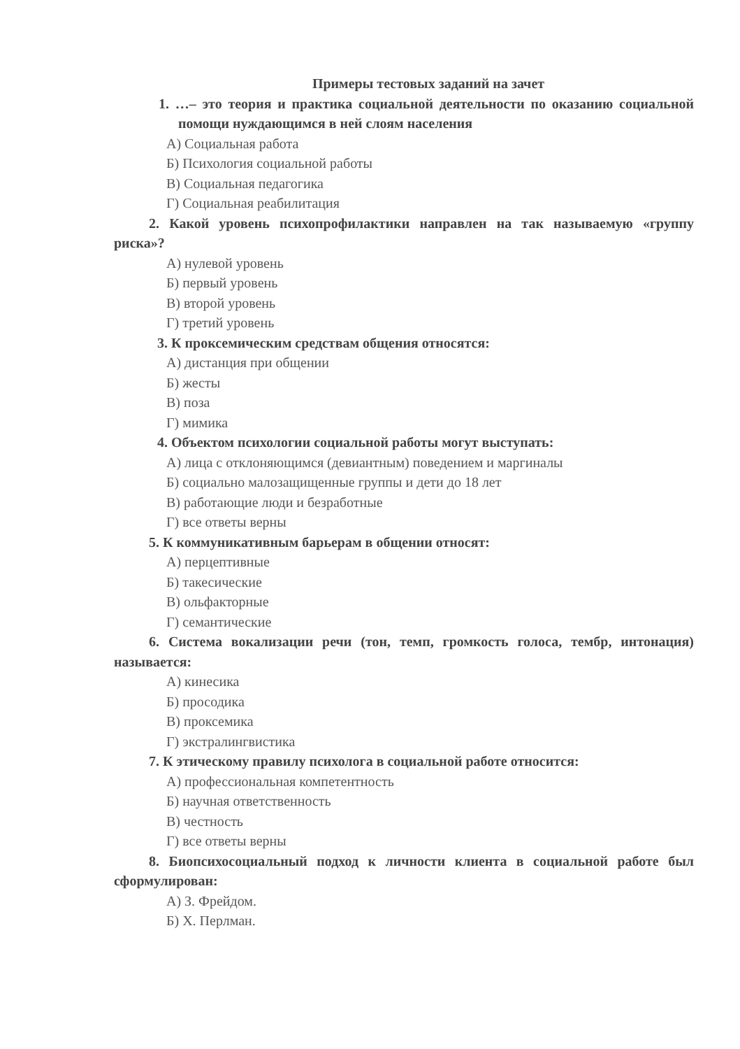Примеры тестовых заданий на зачет
1. …– это теория и практика социальной деятельности по оказанию социальной помощи нуждающимся в ней слоям населения
А) Социальная работа
Б) Психология социальной работы
В) Социальная педагогика
Г) Социальная реабилитация
2. Какой уровень психопрофилактики направлен на так называемую «группу риска»?
А) нулевой уровень
Б) первый уровень
В) второй уровень
Г) третий уровень
3. К проксемическим средствам общения относятся:
А) дистанция при общении
Б) жесты
В) поза
Г) мимика
4. Объектом психологии социальной работы могут выступать:
А) лица с отклоняющимся (девиантным) поведением и маргиналы
Б) социально малозащищенные группы и дети до 18 лет
В) работающие люди и безработные
Г) все ответы верны
5. К коммуникативным барьерам в общении относят:
А) перцептивные
Б) такесические
В) ольфакторные
Г) семантические
6. Система вокализации речи (тон, темп, громкость голоса, тембр, интонация) называется:
А) кинесика
Б) просодика
В) проксемика
Г) экстралингвистика
7. К этическому правилу психолога в социальной работе относится:
А) профессиональная компетентность
Б) научная ответственность
В) честность
Г) все ответы верны
8. Биопсихосоциальный подход к личности клиента в социальной работе был сформулирован:
А) З. Фрейдом.
Б) Х. Перлман.